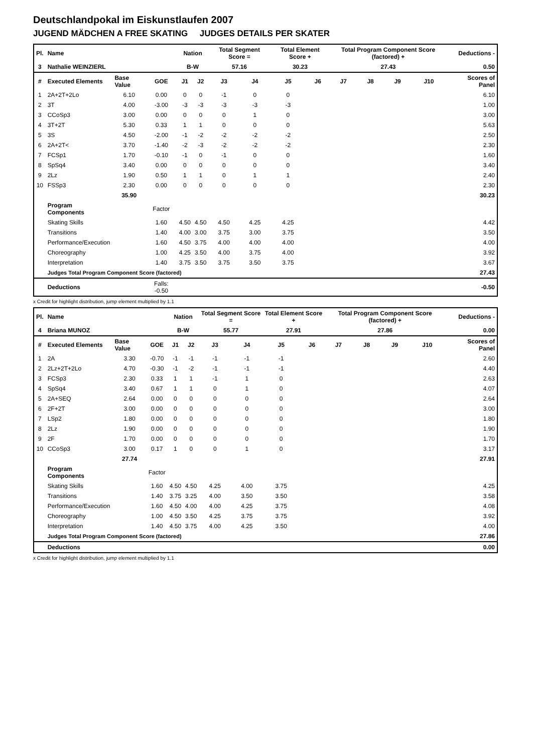Deutschlandpokal im Eiskunstlaufen 2007
JUGEND MÄDCHEN A FREE SKATING JUDGES DETAILS PER SKATER
| Pl. | Name | | | Nation | | Total Segment Score = | | Total Element Score + | | Total Program Component Score (factored) + | | | | Deductions - | |
| --- | --- | --- | --- | --- | --- | --- | --- | --- | --- | --- | --- | --- | --- | --- | --- |
| 3 | Nathalie WEINZIERL | | | B-W | | 57.16 | | 30.23 | | 27.43 | | | | 0.50 | |
| # | Executed Elements | Base Value | GOE | J1 | J2 | J3 | J4 | J5 | J6 | J7 | J8 | J9 | J10 | | Scores of Panel |
| 1 | 2A+2T+2Lo | 6.10 | 0.00 | 0 | 0 | -1 | 0 | 0 | | | | | | | 6.10 |
| 2 | 3T | 4.00 | -3.00 | -3 | -3 | -3 | -3 | -3 | | | | | | | 1.00 |
| 3 | CCoSp3 | 3.00 | 0.00 | 0 | 0 | 0 | 1 | 0 | | | | | | | 3.00 |
| 4 | 3T+2T | 5.30 | 0.33 | 1 | 1 | 0 | 0 | 0 | | | | | | | 5.63 |
| 5 | 3S | 4.50 | -2.00 | -1 | -2 | -2 | -2 | -2 | | | | | | | 2.50 |
| 6 | 2A+2T< | 3.70 | -1.40 | -2 | -3 | -2 | -2 | -2 | | | | | | | 2.30 |
| 7 | FCSp1 | 1.70 | -0.10 | -1 | 0 | -1 | 0 | 0 | | | | | | | 1.60 |
| 8 | SpSq4 | 3.40 | 0.00 | 0 | 0 | 0 | 0 | 0 | | | | | | | 3.40 |
| 9 | 2Lz | 1.90 | 0.50 | 1 | 1 | 0 | 1 | 1 | | | | | | | 2.40 |
| 10 | FSSp3 | 2.30 | 0.00 | 0 | 0 | 0 | 0 | 0 | | | | | | | 2.30 |
| | | 35.90 | | | | | | | | | | | | | 30.23 |
| | Program Components | | Factor | | | | | | | | | | | | |
| | Skating Skills | | 1.60 | 4.50 | 4.50 | 4.50 | 4.25 | 4.25 | | | | | | | 4.42 |
| | Transitions | | 1.40 | 4.00 | 3.00 | 3.75 | 3.00 | 3.75 | | | | | | | 3.50 |
| | Performance/Execution | | 1.60 | 4.50 | 3.75 | 4.00 | 4.00 | 4.00 | | | | | | | 4.00 |
| | Choreography | | 1.00 | 4.25 | 3.50 | 4.00 | 3.75 | 4.00 | | | | | | | 3.92 |
| | Interpretation | | 1.40 | 3.75 | 3.50 | 3.75 | 3.50 | 3.75 | | | | | | | 3.67 |
| | Judges Total Program Component Score (factored) | | | | | | | | | | | | | | 27.43 |
| | Deductions | | Falls: -0.50 | | | | | | | | | | | | -0.50 |
x Credit for highlight distribution, jump element multiplied by 1.1
| Pl. | Name | | | Nation | | Total Segment Score = | | Total Element Score + | | Total Program Component Score (factored) + | | | | Deductions - | |
| --- | --- | --- | --- | --- | --- | --- | --- | --- | --- | --- | --- | --- | --- | --- | --- |
| 4 | Briana MUNOZ | | | B-W | | 55.77 | | 27.91 | | 27.86 | | | | 0.00 | |
| # | Executed Elements | Base Value | GOE | J1 | J2 | J3 | J4 | J5 | J6 | J7 | J8 | J9 | J10 | | Scores of Panel |
| 1 | 2A | 3.30 | -0.70 | -1 | -1 | -1 | -1 | -1 | | | | | | | 2.60 |
| 2 | 2Lz+2T+2Lo | 4.70 | -0.30 | -1 | -2 | -1 | -1 | -1 | | | | | | | 4.40 |
| 3 | FCSp3 | 2.30 | 0.33 | 1 | 1 | -1 | 1 | 0 | | | | | | | 2.63 |
| 4 | SpSq4 | 3.40 | 0.67 | 1 | 1 | 0 | 1 | 0 | | | | | | | 4.07 |
| 5 | 2A+SEQ | 2.64 | 0.00 | 0 | 0 | 0 | 0 | 0 | | | | | | | 2.64 |
| 6 | 2F+2T | 3.00 | 0.00 | 0 | 0 | 0 | 0 | 0 | | | | | | | 3.00 |
| 7 | LSp2 | 1.80 | 0.00 | 0 | 0 | 0 | 0 | 0 | | | | | | | 1.80 |
| 8 | 2Lz | 1.90 | 0.00 | 0 | 0 | 0 | 0 | 0 | | | | | | | 1.90 |
| 9 | 2F | 1.70 | 0.00 | 0 | 0 | 0 | 0 | 0 | | | | | | | 1.70 |
| 10 | CCoSp3 | 3.00 | 0.17 | 1 | 0 | 0 | 1 | 0 | | | | | | | 3.17 |
| | | 27.74 | | | | | | | | | | | | | 27.91 |
| | Program Components | | Factor | | | | | | | | | | | | |
| | Skating Skills | | 1.60 | 4.50 | 4.50 | 4.25 | 4.00 | 3.75 | | | | | | | 4.25 |
| | Transitions | | 1.40 | 3.75 | 3.25 | 4.00 | 3.50 | 3.50 | | | | | | | 3.58 |
| | Performance/Execution | | 1.60 | 4.50 | 4.00 | 4.00 | 4.25 | 3.75 | | | | | | | 4.08 |
| | Choreography | | 1.00 | 4.50 | 3.50 | 4.25 | 3.75 | 3.75 | | | | | | | 3.92 |
| | Interpretation | | 1.40 | 4.50 | 3.75 | 4.00 | 4.25 | 3.50 | | | | | | | 4.00 |
| | Judges Total Program Component Score (factored) | | | | | | | | | | | | | | 27.86 |
| | Deductions | | | | | | | | | | | | | | 0.00 |
x Credit for highlight distribution, jump element multiplied by 1.1